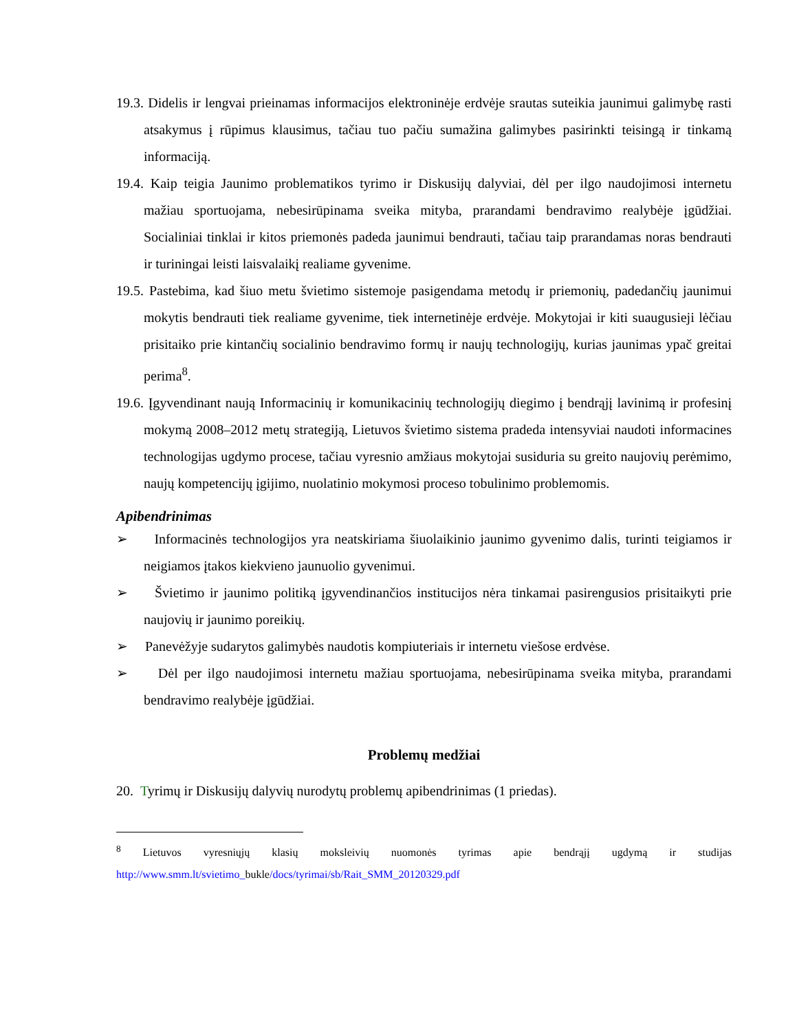19.3. Didelis ir lengvai prieinamas informacijos elektroninėje erdvėje srautas suteikia jaunimui galimybę rasti atsakymus į rūpimus klausimus, tačiau tuo pačiu sumažina galimybes pasirinkti teisingą ir tinkamą informaciją.
19.4. Kaip teigia Jaunimo problematikos tyrimo ir Diskusijų dalyviai, dėl per ilgo naudojimosi internetu mažiau sportuojama, nebesirūpinama sveika mityba, prarandami bendravimo realybėje įgūdžiai. Socialiniai tinklai ir kitos priemonės padeda jaunimui bendrauti, tačiau taip prarandamas noras bendrauti ir turiningai leisti laisvalaikį realiame gyvenime.
19.5. Pastebima, kad šiuo metu švietimo sistemoje pasigendama metodų ir priemonių, padedančių jaunimui mokytis bendrauti tiek realiame gyvenime, tiek internetinėje erdvėje. Mokytojai ir kiti suaugusieji lėčiau prisitaiko prie kintančių socialinio bendravimo formų ir naujų technologijų, kurias jaunimas ypač greitai perima<sup>8</sup>.
19.6. Įgyvendinant naują Informacinių ir komunikacinių technologijų diegimo į bendrąjį lavinimą ir profesinį mokymą 2008–2012 metų strategiją, Lietuvos švietimo sistema pradeda intensyviai naudoti informacines technologijas ugdymo procese, tačiau vyresnio amžiaus mokytojai susiduria su greito naujovių perėmimo, naujų kompetencijų įgijimo, nuolatinio mokymosi proceso tobulinimo problemomis.
Apibendrinimas
➢ Informacinės technologijos yra neatskiriama šiuolaikinio jaunimo gyvenimo dalis, turinti teigiamos ir neigiamos įtakos kiekvieno jaunuolio gyvenimui.
➢ Švietimo ir jaunimo politiką įgyvendinančios institucijos nėra tinkamai pasirengusios prisitaikyti prie naujovių ir jaunimo poreikių.
➢ Panevėžyje sudarytos galimybės naudotis kompiuteriais ir internetu viešose erdvėse.
➢ Dėl per ilgo naudojimosi internetu mažiau sportuojama, nebesirūpinama sveika mityba, prarandami bendravimo realybėje įgūdžiai.
Problemų medžiai
20. Tyrimų ir Diskusijų dalyvių nurodytų problemų apibendrinimas (1 priedas).
<sup>8</sup> Lietuvos vyresniųjų klasių moksleivių nuomonės tyrimas apie bendrąjį ugdymą ir studijas http://www.smm.lt/svietimo_bukle/docs/tyrimai/sb/Rait_SMM_20120329.pdf